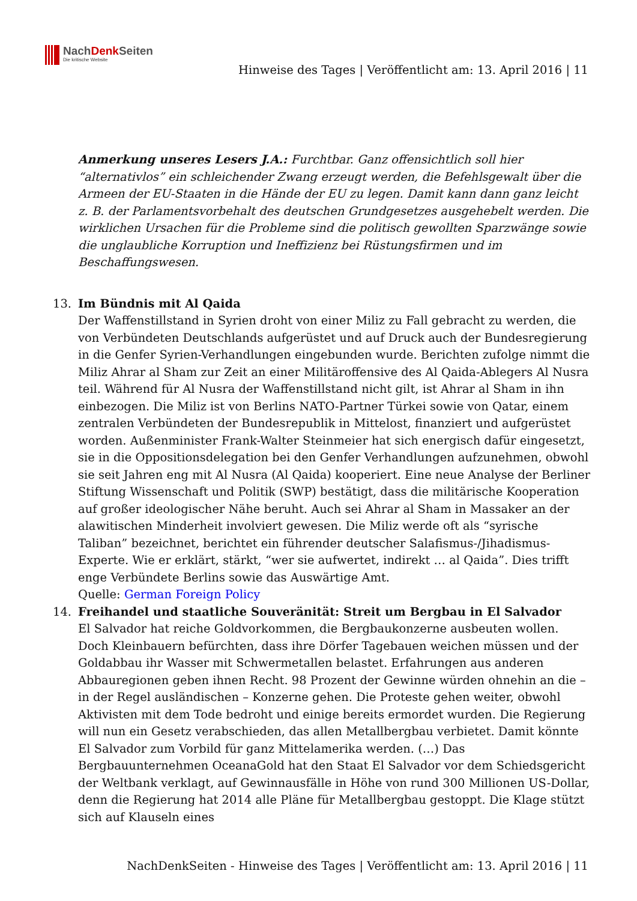NachDenk Seiten
Die kritische Website
Hinweise des Tages | Veröffentlicht am: 13. April 2016 | 11
Anmerkung unseres Lesers J.A.: Furchtbar. Ganz offensichtlich soll hier “alternativlos” ein schleichender Zwang erzeugt werden, die Befehlsgewalt über die Armeen der EU-Staaten in die Hände der EU zu legen. Damit kann dann ganz leicht z. B. der Parlamentsvorbehalt des deutschen Grundgesetzes ausgehebelt werden. Die wirklichen Ursachen für die Probleme sind die politisch gewollten Sparzwänge sowie die unglaubliche Korruption und Ineffizienz bei Rüstungsfirmen und im Beschaffungswesen.
13. Im Bündnis mit Al Qaida
Der Waffenstillstand in Syrien droht von einer Miliz zu Fall gebracht zu werden, die von Verbündeten Deutschlands aufgerüstet und auf Druck auch der Bundesregierung in die Genfer Syrien-Verhandlungen eingebunden wurde. Berichten zufolge nimmt die Miliz Ahrar al Sham zur Zeit an einer Militäroffensive des Al Qaida-Ablegers Al Nusra teil. Während für Al Nusra der Waffenstillstand nicht gilt, ist Ahrar al Sham in ihn einbezogen. Die Miliz ist von Berlins NATO-Partner Türkei sowie von Qatar, einem zentralen Verbündeten der Bundesrepublik in Mittelost, finanziert und aufgerüstet worden. Außenminister Frank-Walter Steinmeier hat sich energisch dafür eingesetzt, sie in die Oppositionsdelegation bei den Genfer Verhandlungen aufzunehmen, obwohl sie seit Jahren eng mit Al Nusra (Al Qaida) kooperiert. Eine neue Analyse der Berliner Stiftung Wissenschaft und Politik (SWP) bestätigt, dass die militärische Kooperation auf großer ideologischer Nähe beruht. Auch sei Ahrar al Sham in Massaker an der alawitischen Minderheit involviert gewesen. Die Miliz werde oft als “syrische Taliban” bezeichnet, berichtet ein führender deutscher Salafismus-/Jihadismus-Experte. Wie er erklärt, stärkt, “wer sie aufwertet, indirekt … al Qaida”. Dies trifft enge Verbündete Berlins sowie das Auswärtige Amt.
Quelle: German Foreign Policy
14. Freihandel und staatliche Souveränität: Streit um Bergbau in El Salvador
El Salvador hat reiche Goldvorkommen, die Bergbaukonzerne ausbeuten wollen. Doch Kleinbauern befürchten, dass ihre Dörfer Tagebauen weichen müssen und der Goldabbau ihr Wasser mit Schwermetallen belastet. Erfahrungen aus anderen Abbauregionen geben ihnen Recht. 98 Prozent der Gewinne würden ohnehin an die – in der Regel ausländischen – Konzerne gehen. Die Proteste gehen weiter, obwohl Aktivisten mit dem Tode bedroht und einige bereits ermordet wurden. Die Regierung will nun ein Gesetz verabschieden, das allen Metallbergbau verbietet. Damit könnte El Salvador zum Vorbild für ganz Mittelamerika werden. (…) Das Bergbauunternehmen OceanaGold hat den Staat El Salvador vor dem Schiedsgericht der Weltbank verklagt, auf Gewinnausfälle in Höhe von rund 300 Millionen US-Dollar, denn die Regierung hat 2014 alle Pläne für Metallbergbau gestoppt. Die Klage stützt sich auf Klauseln eines
NachDenkSeiten - Hinweise des Tages | Veröffentlicht am: 13. April 2016 | 11